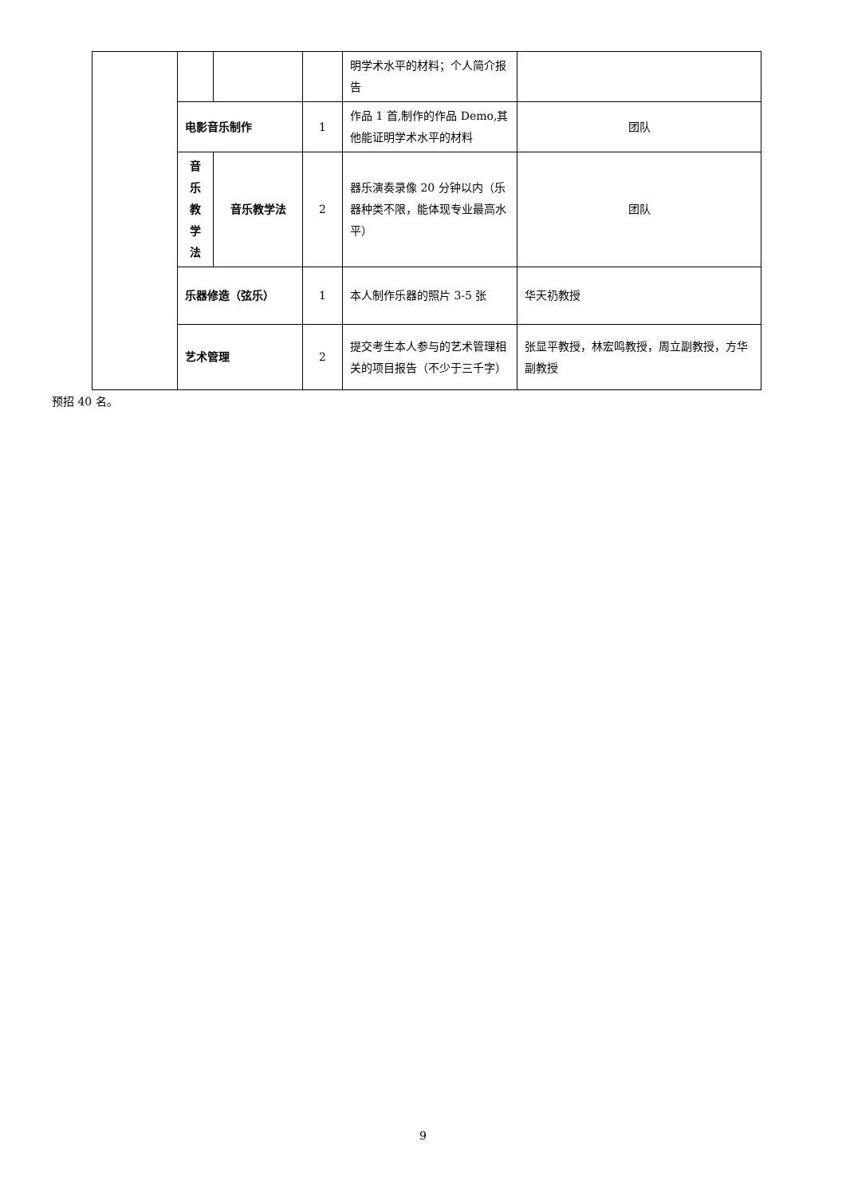| | | | | 明学术水平的材料；个人简介报告 | |
| | 电影音乐制作 | | 1 | 作品 1 首,制作的作品 Demo,其他能证明学术水平的材料 | 团队 |
| | 音 乐 教 学 法 | 音乐教学法 | 2 | 器乐演奏录像 20 分钟以内（乐器种类不限，能体现专业最高水平） | 团队 |
| | 乐器修造（弦乐） | | 1 | 本人制作乐器的照片 3-5 张 | 华天礽教授 |
| | 艺术管理 | | 2 | 提交考生本人参与的艺术管理相关的项目报告（不少于三千字） | 张显平教授，林宏鸣教授，周立副教授，方华副教授 |
预招 40 名。
9